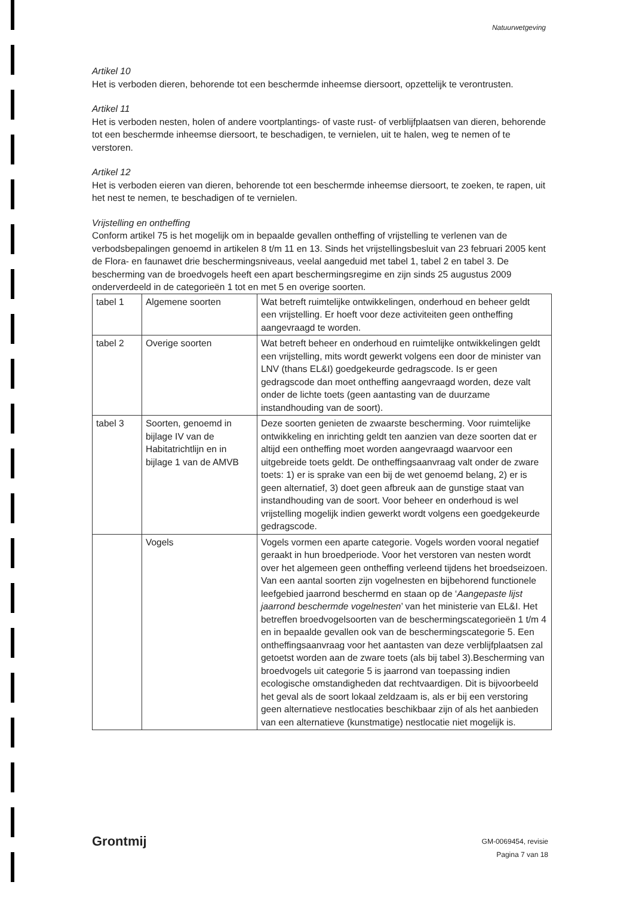Natuurwetgeving
Artikel 10
Het is verboden dieren, behorende tot een beschermde inheemse diersoort, opzettelijk te verontrusten.
Artikel 11
Het is verboden nesten, holen of andere voortplantings- of vaste rust- of verblijfplaatsen van dieren, behorende tot een beschermde inheemse diersoort, te beschadigen, te vernielen, uit te halen, weg te nemen of te verstoren.
Artikel 12
Het is verboden eieren van dieren, behorende tot een beschermde inheemse diersoort, te zoeken, te rapen, uit het nest te nemen, te beschadigen of te vernielen.
Vrijstelling en ontheffing
Conform artikel 75 is het mogelijk om in bepaalde gevallen ontheffing of vrijstelling te verlenen van de verbodsbepalingen genoemd in artikelen 8 t/m 11 en 13. Sinds het vrijstellingsbesluit van 23 februari 2005 kent de Flora- en faunawet drie beschermingsniveaus, veelal aangeduid met tabel 1, tabel 2 en tabel 3. De bescherming van de broedvogels heeft een apart beschermingsregime en zijn sinds 25 augustus 2009 onderverdeeld in de categorieën 1 tot en met 5 en overige soorten.
| tabel 1 | Algemene soorten | Wat betreft ruimtelijke ontwikkelingen, onderhoud en beheer geldt een vrijstelling. Er hoeft voor deze activiteiten geen ontheffing aangevraagd te worden. |
| tabel 2 | Overige soorten | Wat betreft beheer en onderhoud en ruimtelijke ontwikkelingen geldt een vrijstelling, mits wordt gewerkt volgens een door de minister van LNV (thans EL&I) goedgekeurde gedragscode. Is er geen gedragscode dan moet ontheffing aangevraagd worden, deze valt onder de lichte toets (geen aantasting van de duurzame instandhouding van de soort). |
| tabel 3 | Soorten, genoemd in bijlage IV van de Habitatrichtlijn en in bijlage 1 van de AMVB | Deze soorten genieten de zwaarste bescherming. Voor ruimtelijke ontwikkeling en inrichting geldt ten aanzien van deze soorten dat er altijd een ontheffing moet worden aangevraagd waarvoor een uitgebreide toets geldt. De ontheffingsaanvraag valt onder de zware toets: 1) er is sprake van een bij de wet genoemd belang, 2) er is geen alternatief, 3) doet geen afbreuk aan de gunstige staat van instandhouding van de soort. Voor beheer en onderhoud is wel vrijstelling mogelijk indien gewerkt wordt volgens een goedgekeurde gedragscode. |
| | Vogels | Vogels vormen een aparte categorie. Vogels worden vooral negatief geraakt in hun broedperiode. Voor het verstoren van nesten wordt over het algemeen geen ontheffing verleend tijdens het broedseizoen. Van een aantal soorten zijn vogelnesten en bijbehorend functionele leefgebied jaarrond beschermd en staan op de ‘ Aangepaste lijst jaarrond beschermde vogelnesten ’ van het ministerie van EL&I. Het betreffen broedvogelsoorten van de beschermingscategorieën 1 t/m 4 en in bepaalde gevallen ook van de beschermingscategorie 5. Een ontheffingsaanvraag voor het aantasten van deze verblijfplaatsen zal getoetst worden aan de zware toets (als bij tabel 3).Bescherming van broedvogels uit categorie 5 is jaarrond van toepassing indien ecologische omstandigheden dat rechtvaardigen. Dit is bijvoorbeeld het geval als de soort lokaal zeldzaam is, als er bij een verstoring geen alternatieve nestlocaties beschikbaar zijn of als het aanbieden van een alternatieve (kunstmatige) nestlocatie niet mogelijk is. |
Grontmij
GM-0069454, revisie
Pagina 7 van 18